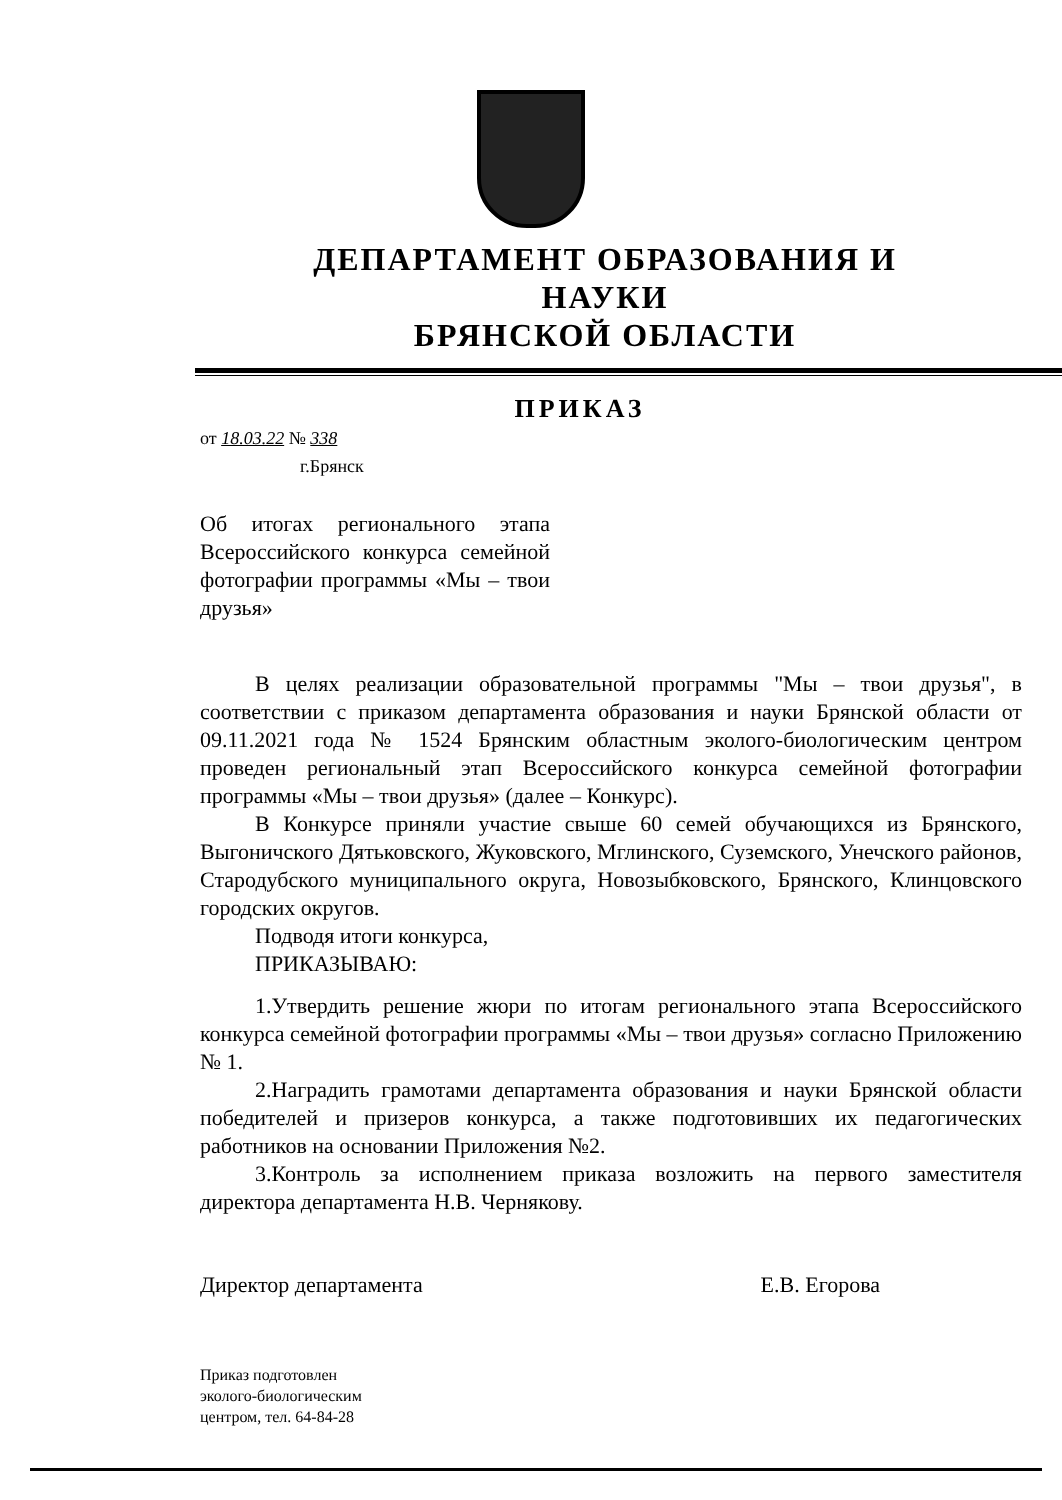ДЕПАРТАМЕНТ ОБРАЗОВАНИЯ И НАУКИ
БРЯНСКОЙ ОБЛАСТИ
ПРИКАЗ
от 18.03.22 № 338
г.Брянск
Об итогах регионального этапа Всероссийского конкурса семейной фотографии программы «Мы – твои друзья»
В целях реализации образовательной программы "Мы – твои друзья", в соответствии с приказом департамента образования и науки Брянской области от 09.11.2021 года № 1524 Брянским областным эколого-биологическим центром проведен региональный этап Всероссийского конкурса семейной фотографии программы «Мы – твои друзья» (далее – Конкурс).
В Конкурсе приняли участие свыше 60 семей обучающихся из Брянского, Выгоничского Дятьковского, Жуковского, Мглинского, Суземского, Унечского районов, Стародубского муниципального округа, Новозыбковского, Брянского, Клинцовского городских округов.
Подводя итоги конкурса,
ПРИКАЗЫВАЮ:
1.Утвердить решение жюри по итогам регионального этапа Всероссийского конкурса семейной фотографии программы «Мы – твои друзья» согласно Приложению № 1.
2.Наградить грамотами департамента образования и науки Брянской области победителей и призеров конкурса, а также подготовивших их педагогических работников на основании Приложения №2.
3.Контроль за исполнением приказа возложить на первого заместителя директора департамента Н.В. Чернякову.
Директор департамента Е.В. Егорова
Приказ подготовлен
эколого-биологическим
центром, тел. 64-84-28